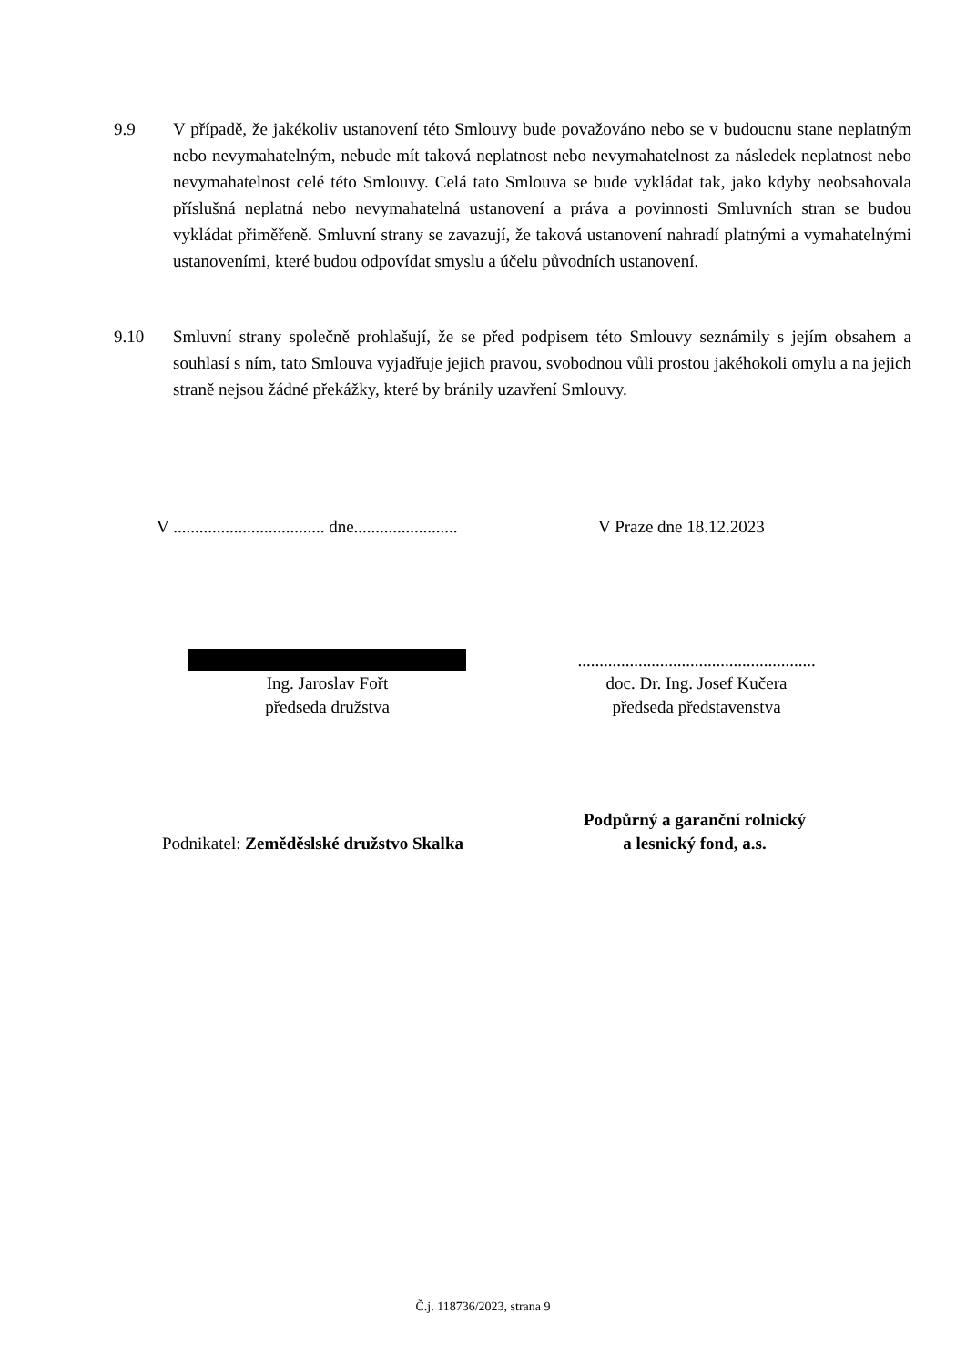9.9 V případě, že jakékoliv ustanovení této Smlouvy bude považováno nebo se v budoucnu stane neplatným nebo nevymahatelným, nebude mít taková neplatnost nebo nevymahatelnost za následek neplatnost nebo nevymahatelnost celé této Smlouvy. Celá tato Smlouva se bude vykládat tak, jako kdyby neobsahovala příslušná neplatná nebo nevymahatelná ustanovení a práva a povinnosti Smluvních stran se budou vykládat přiměřeně. Smluvní strany se zavazují, že taková ustanovení nahradí platnými a vymahatelnými ustanoveními, které budou odpovídat smyslu a účelu původních ustanovení.
9.10 Smluvní strany společně prohlašují, že se před podpisem této Smlouvy seznámily s jejím obsahem a souhlasí s ním, tato Smlouva vyjadřuje jejich pravou, svobodnou vůli prostou jakéhokoli omylu a na jejich straně nejsou žádné překážky, které by bránily uzavření Smlouvy.
V ................................... dne........................
V Praze dne 18.12.2023
.......................................................
Ing. Jaroslav Fořt
předseda družstva
doc. Dr. Ing. Josef Kučera
předseda představenstva
Podnikatel: Zeměděslské družstvo Skalka
Podpůrný a garanční rolnický
a lesnický fond, a.s.
Č.j. 118736/2023, strana 9